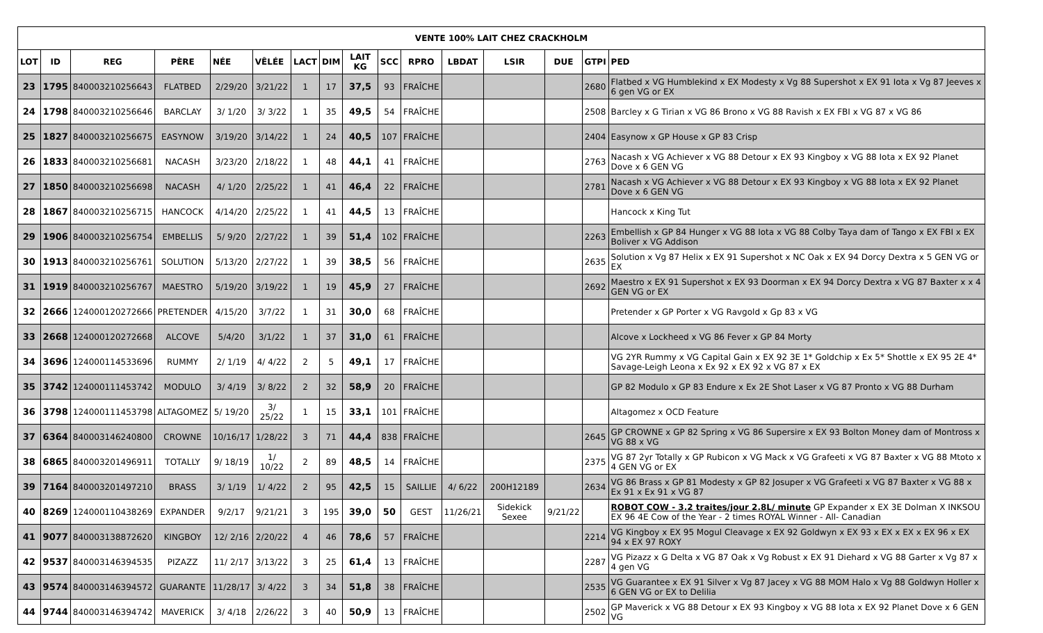| VENTE 100% LAIT CHEZ CRACKHOLM | | | | | | | | | | | | | | | |
| --- | --- | --- | --- | --- | --- | --- | --- | --- | --- | --- | --- | --- | --- | --- | --- |
| LOT | ID | REG | PÈRE | NÉE | VÊLÉE | LACT | DIM | LAIT KG | SCC | RPRO | LBDAT | LSIR | DUE | GTPI | PED |
| 23 | 1795 | 840003210256643 | FLATBED | 2/29/20 | 3/21/22 | 1 | 17 | 37,5 | 93 | FRAÎCHE | | | | 2680 | Flatbed x VG Humblekind x EX Modesty x Vg 88 Supershot x EX 91 Iota x Vg 87 Jeeves x 6 gen VG or EX |
| 24 | 1798 | 840003210256646 | BARCLAY | 3/ 1/20 | 3/ 3/22 | 1 | 35 | 49,5 | 54 | FRAÎCHE | | | | 2508 | Barcley x G Tirian x VG 86 Brono x VG 88 Ravish x EX FBI x VG 87 x VG 86 |
| 25 | 1827 | 840003210256675 | EASYNOW | 3/19/20 | 3/14/22 | 1 | 24 | 40,5 | 107 | FRAÎCHE | | | | 2404 | Easynow x GP House x GP 83 Crisp |
| 26 | 1833 | 840003210256681 | NACASH | 3/23/20 | 2/18/22 | 1 | 48 | 44,1 | 41 | FRAÎCHE | | | | 2763 | Nacash x VG Achiever x VG 88 Detour x EX 93 Kingboy x VG 88 Iota x EX 92 Planet Dove x 6 GEN VG |
| 27 | 1850 | 840003210256698 | NACASH | 4/ 1/20 | 2/25/22 | 1 | 41 | 46,4 | 22 | FRAÎCHE | | | | 2781 | Nacash x VG Achiever x VG 88 Detour x EX 93 Kingboy x VG 88 Iota x EX 92 Planet Dove x 6 GEN VG |
| 28 | 1867 | 840003210256715 | HANCOCK | 4/14/20 | 2/25/22 | 1 | 41 | 44,5 | 13 | FRAÎCHE | | | | | Hancock x King Tut |
| 29 | 1906 | 840003210256754 | EMBELLIS | 5/ 9/20 | 2/27/22 | 1 | 39 | 51,4 | 102 | FRAÎCHE | | | | 2263 | Embellish x GP 84 Hunger x VG 88 Iota x VG 88 Colby Taya dam of Tango x EX FBI x EX Boliver x VG Addison |
| 30 | 1913 | 840003210256761 | SOLUTION | 5/13/20 | 2/27/22 | 1 | 39 | 38,5 | 56 | FRAÎCHE | | | | 2635 | Solution x Vg 87 Helix x EX 91 Supershot x NC Oak x EX 94 Dorcy Dextra x 5 GEN VG or EX |
| 31 | 1919 | 840003210256767 | MAESTRO | 5/19/20 | 3/19/22 | 1 | 19 | 45,9 | 27 | FRAÎCHE | | | | 2692 | Maestro x EX 91 Supershot x EX 93 Doorman x EX 94 Dorcy Dextra x VG 87 Baxter x x 4 GEN VG or EX |
| 32 | 2666 | 124000120272666 | PRETENDER | 4/15/20 | 3/7/22 | 1 | 31 | 30,0 | 68 | FRAÎCHE | | | | | Pretender x GP Porter x VG Ravgold x Gp 83 x VG |
| 33 | 2668 | 124000120272668 | ALCOVE | 5/4/20 | 3/1/22 | 1 | 37 | 31,0 | 61 | FRAÎCHE | | | | | Alcove x Lockheed x VG 86 Fever x GP 84 Morty |
| 34 | 3696 | 124000114533696 | RUMMY | 2/ 1/19 | 4/ 4/22 | 2 | 5 | 49,1 | 17 | FRAÎCHE | | | | | VG 2YR Rummy x VG Capital Gain x EX 92 3E 1* Goldchip x Ex 5* Shottle x EX 95 2E 4* Savage-Leigh Leona x Ex 92 x EX 92 x VG 87 x EX |
| 35 | 3742 | 124000111453742 | MODULO | 3/ 4/19 | 3/ 8/22 | 2 | 32 | 58,9 | 20 | FRAÎCHE | | | | | GP 82 Modulo x GP 83 Endure x Ex 2E Shot Laser x VG 87 Pronto x VG 88 Durham |
| 36 | 3798 | 124000111453798 | ALTAGOMEZ | 5/ 19/20 | 3/ 25/22 | 1 | 15 | 33,1 | 101 | FRAÎCHE | | | | | Altagomez x OCD Feature |
| 37 | 6364 | 840003146240800 | CROWNE | 10/16/17 | 1/28/22 | 3 | 71 | 44,4 | 838 | FRAÎCHE | | | | 2645 | GP CROWNE x GP 82 Spring x VG 86 Supersire x EX 93 Bolton Money dam of Montross x VG 88 x VG |
| 38 | 6865 | 840003201496911 | TOTALLY | 9/ 18/19 | 1/ 10/22 | 2 | 89 | 48,5 | 14 | FRAÎCHE | | | | 2375 | VG 87 2yr Totally x GP Rubicon x VG Mack x VG Grafeeti x VG 87 Baxter x VG 88 Mtoto x 4 GEN VG or EX |
| 39 | 7164 | 840003201497210 | BRASS | 3/ 1/19 | 1/ 4/22 | 2 | 95 | 42,5 | 15 | SAILLIE | 4/ 6/22 | 200H12189 | | 2634 | VG 86 Brass x GP 81 Modesty x GP 82 Josuper x VG Grafeeti x VG 87 Baxter x VG 88 x Ex 91 x Ex 91 x VG 87 |
| 40 | 8269 | 124000110438269 | EXPANDER | 9/2/17 | 9/21/21 | 3 | 195 | 39,0 | 50 | GEST | 11/26/21 | Sidekick Sexee | 9/21/22 | | ROBOT COW - 3.2 traites/jour 2.8L/ minute GP Expander x EX 3E Dolman X INKSOU EX 96 4E Cow of the Year - 2 times ROYAL Winner - All- Canadian |
| 41 | 9077 | 840003138872620 | KINGBOY | 12/ 2/16 | 2/20/22 | 4 | 46 | 78,6 | 57 | FRAÎCHE | | | | 2214 | VG Kingboy x EX 95 Mogul Cleavage x EX 92 Goldwyn x EX 93 x EX x EX x EX 96 x EX 94 x EX 97 ROXY |
| 42 | 9537 | 840003146394535 | PIZAZZ | 11/ 2/17 | 3/13/22 | 3 | 25 | 61,4 | 13 | FRAÎCHE | | | | 2287 | VG Pizazz x G Delta x VG 87 Oak x Vg Robust x EX 91 Diehard x VG 88 Garter x Vg 87 x 4 gen VG |
| 43 | 9574 | 840003146394572 | GUARANTE | 11/28/17 | 3/ 4/22 | 3 | 34 | 51,8 | 38 | FRAÎCHE | | | | 2535 | VG Guarantee x EX 91 Silver x Vg 87 Jacey x VG 88 MOM Halo x Vg 88 Goldwyn Holler x 6 GEN VG or EX to Delilia |
| 44 | 9744 | 840003146394742 | MAVERICK | 3/ 4/18 | 2/26/22 | 3 | 40 | 50,9 | 13 | FRAÎCHE | | | | 2502 | GP Maverick x VG 88 Detour x EX 93 Kingboy x VG 88 Iota x EX 92 Planet Dove x 6 GEN VG |